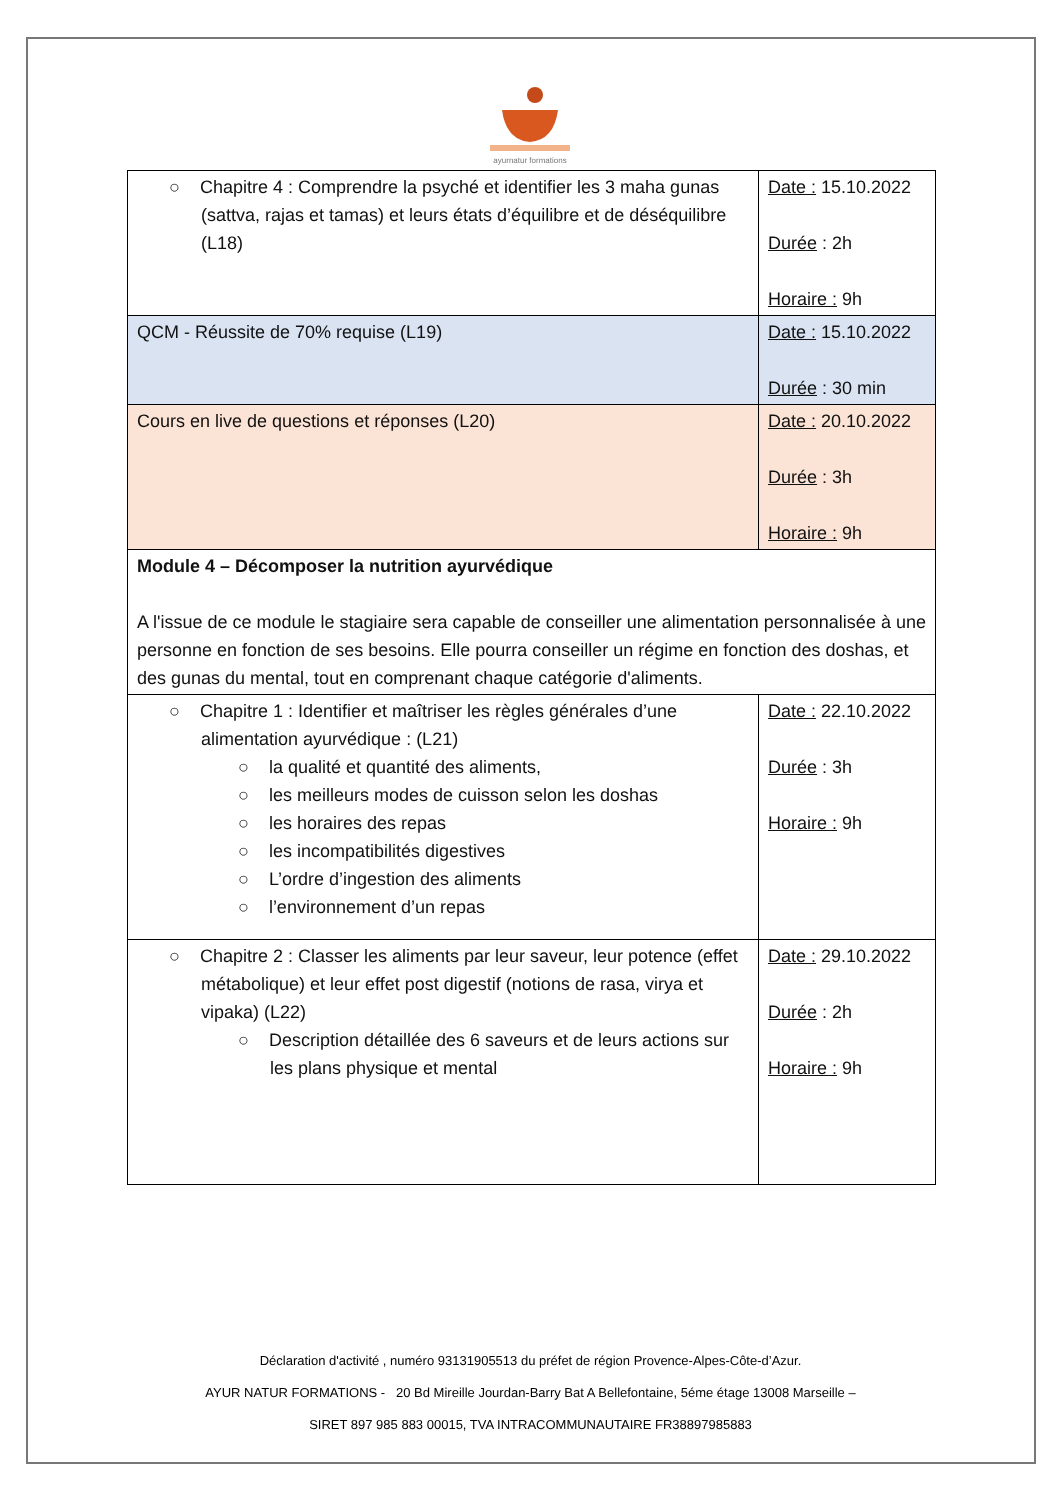ayurnatur formations
| ○ Chapitre 4 : Comprendre la psyché et identifier les 3 maha gunas (sattva, rajas et tamas) et leurs états d’équilibre et de déséquilibre (L18) | Date : 15.10.2022 Durée : 2h Horaire : 9h |
| QCM - Réussite de 70% requise (L19) | Date : 15.10.2022 Durée : 30 min |
| Cours en live de questions et réponses (L20) | Date : 20.10.2022 Durée : 3h Horaire : 9h |
| Module 4 – Décomposer la nutrition ayurvédique A l'issue de ce module le stagiaire sera capable de conseiller une alimentation personnalisée à une personne en fonction de ses besoins. Elle pourra conseiller un régime en fonction des doshas, et des gunas du mental, tout en comprenant chaque catégorie d'aliments. | |
| ○ Chapitre 1 : Identifier et maîtriser les règles générales d’une alimentation ayurvédique : (L21) ○ la qualité et quantité des aliments, ○ les meilleurs modes de cuisson selon les doshas ○ les horaires des repas ○ les incompatibilités digestives ○ L’ordre d’ingestion des aliments ○ l’environnement d’un repas | Date : 22.10.2022 Durée : 3h Horaire : 9h |
| ○ Chapitre 2 : Classer les aliments par leur saveur, leur potence (effet métabolique) et leur effet post digestif (notions de rasa, virya et vipaka) (L22) ○ Description détaillée des 6 saveurs et de leurs actions sur les plans physique et mental | Date : 29.10.2022 Durée : 2h Horaire : 9h |
Déclaration d'activité , numéro 93131905513 du préfet de région Provence-Alpes-Côte-d’Azur.
AYUR NATUR FORMATIONS - 20 Bd Mireille Jourdan-Barry Bat A Bellefontaine, 5éme étage 13008 Marseille –
SIRET 897 985 883 00015, TVA INTRACOMMUNAUTAIRE FR38897985883